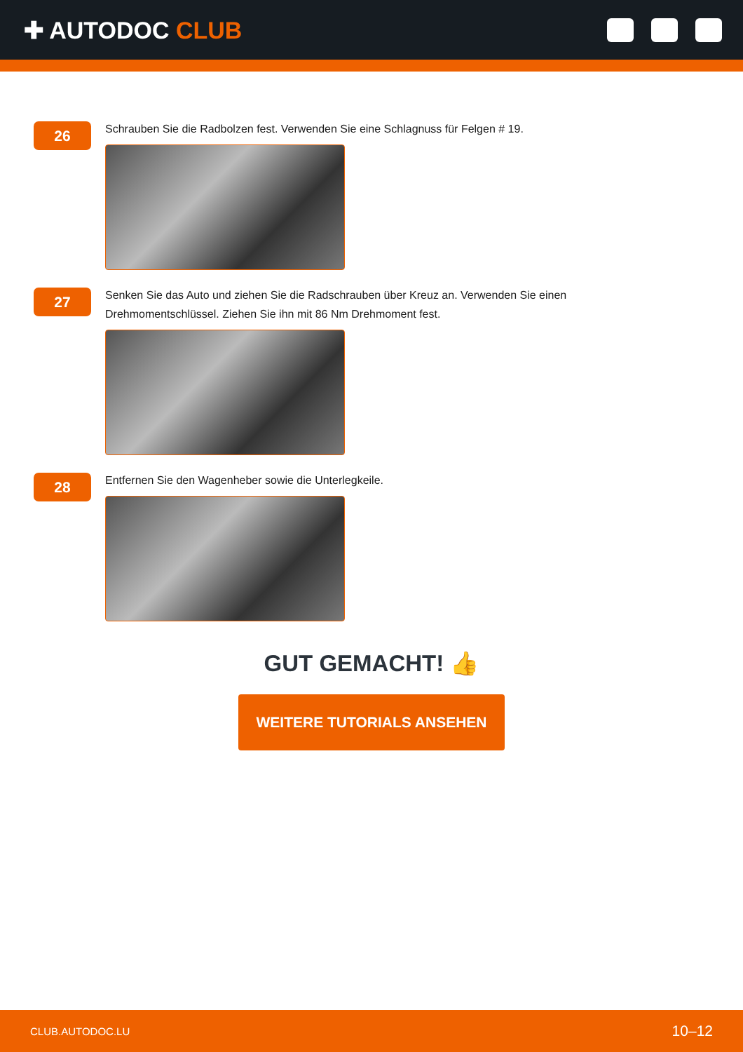✚ AUTODOC CLUB
26
Schrauben Sie die Radbolzen fest. Verwenden Sie eine Schlagnuss für Felgen # 19.
27
Senken Sie das Auto und ziehen Sie die Radschrauben über Kreuz an. Verwenden Sie einen Drehmomentschlüssel. Ziehen Sie ihn mit 86 Nm Drehmoment fest.
28
Entfernen Sie den Wagenheber sowie die Unterlegkeile.
GUT GEMACHT! 👍
WEITERE TUTORIALS ANSEHEN
CLUB.AUTODOC.LU 10–12